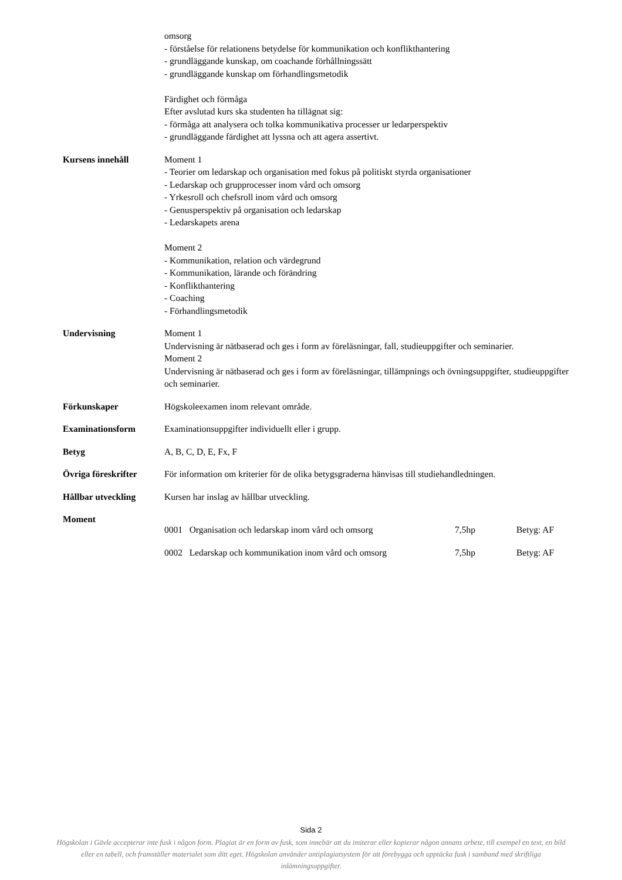omsorg
- förståelse för relationens betydelse för kommunikation och konflikthantering
- grundläggande kunskap, om coachande förhållningssätt
- grundläggande kunskap om förhandlingsmetodik
Färdighet och förmåga
Efter avslutad kurs ska studenten ha tillägnat sig:
- förmåga att analysera och tolka kommunikativa processer ur ledarperspektiv
- grundläggande färdighet att lyssna och att agera assertivt.
Kursens innehåll Moment 1
- Teorier om ledarskap och organisation med fokus på politiskt styrda organisationer
- Ledarskap och grupprocesser inom vård och omsorg
- Yrkesroll och chefsroll inom vård och omsorg
- Genusperspektiv på organisation och ledarskap
- Ledarskapets arena
Moment 2
- Kommunikation, relation och värdegrund
- Kommunikation, lärande och förändring
- Konflikthantering
- Coaching
- Förhandlingsmetodik
Undervisning Moment 1
Undervisning är nätbaserad och ges i form av föreläsningar, fall, studieuppgifter och seminarier.
Moment 2
Undervisning är nätbaserad och ges i form av föreläsningar, tillämpnings och övningsuppgifter, studieuppgifter och seminarier.
Förkunskaper Högskoleexamen inom relevant område.
Examinationsform Examinationsuppgifter individuellt eller i grupp.
Betyg A, B, C, D, E, Fx, F
Övriga föreskrifter
För information om kriterier för de olika betygsgraderna hänvisas till studiehandledningen.
Hållbar utveckling Kursen har inslag av hållbar utveckling.
Moment
0001 Organisation och ledarskap inom vård och omsorg
7,5hp Betyg: AF
0002 Ledarskap och kommunikation inom vård och omsorg
7,5hp Betyg: AF
Sida 2
Högskolan i Gävle accepterar inte fusk i någon form. Plagiat är en form av fusk, som innebär att du imiterar eller kopierar någon annans arbete, till exempel en text, en bild eller en tabell, och framställer materialet som ditt eget. Högskolan använder antiplagiatsystem för att förebygga och upptäcka fusk i samband med skriftliga inlämningsuppgifter.